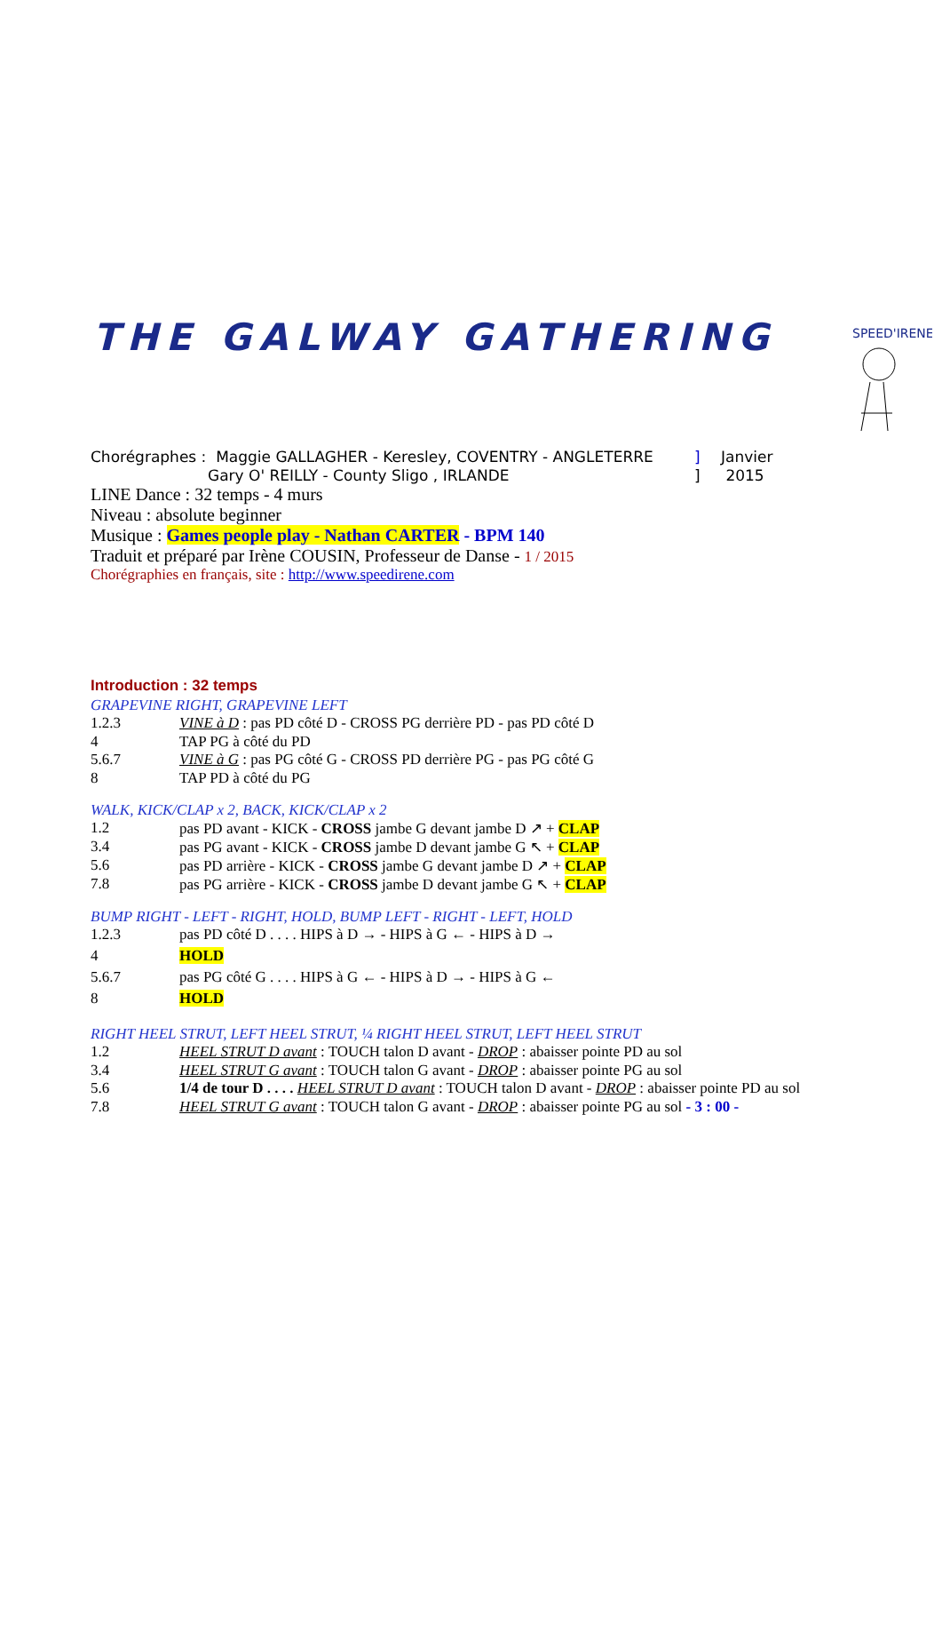THE GALWAY GATHERING
SPEED'IRENE
| Chorégraphes : Maggie GALLAGHER - Keresley, COVENTRY - ANGLETERRE | ] | Janvier |
| Gary O' REILLY - County Sligo , IRLANDE | ] | 2015 |
LINE Dance : 32 temps - 4 murs
Niveau : absolute beginner
Musique : Games people play - Nathan CARTER - BPM 140
Traduit et préparé par Irène COUSIN, Professeur de Danse - 1 / 2015
Chorégraphies en français, site : http://www.speedirene.com
Introduction : 32 temps
GRAPEVINE RIGHT, GRAPEVINE LEFT
| 1.2.3 | VINE à D : pas PD côté D - CROSS PG derrière PD - pas PD côté D |
| 4 | TAP PG à côté du PD |
| 5.6.7 | VINE à G : pas PG côté G - CROSS PD derrière PG - pas PG côté G |
| 8 | TAP PD à côté du PG |
WALK, KICK/CLAP x 2, BACK, KICK/CLAP x 2
| 1.2 | pas PD avant - KICK - CROSS jambe G devant jambe D ↗ + CLAP |
| 3.4 | pas PG avant - KICK - CROSS jambe D devant jambe G ↖ + CLAP |
| 5.6 | pas PD arrière - KICK - CROSS jambe G devant jambe D ↗ + CLAP |
| 7.8 | pas PG arrière - KICK - CROSS jambe D devant jambe G ↖ + CLAP |
BUMP RIGHT - LEFT - RIGHT, HOLD, BUMP LEFT - RIGHT - LEFT, HOLD
| 1.2.3 | pas PD côté D . . . . HIPS à D → - HIPS à G ← - HIPS à D → |
| 4 | HOLD |
| 5.6.7 | pas PG côté G . . . . HIPS à G ← - HIPS à D → - HIPS à G ← |
| 8 | HOLD |
RIGHT HEEL STRUT, LEFT HEEL STRUT, ¼ RIGHT HEEL STRUT, LEFT HEEL STRUT
| 1.2 | HEEL STRUT D avant : TOUCH talon D avant - DROP : abaisser pointe PD au sol |
| 3.4 | HEEL STRUT G avant : TOUCH talon G avant - DROP : abaisser pointe PG au sol |
| 5.6 | 1/4 de tour D . . . . HEEL STRUT D avant : TOUCH talon D avant - DROP : abaisser pointe PD au sol |
| 7.8 | HEEL STRUT G avant : TOUCH talon G avant - DROP : abaisser pointe PG au sol - 3 : 00 - |